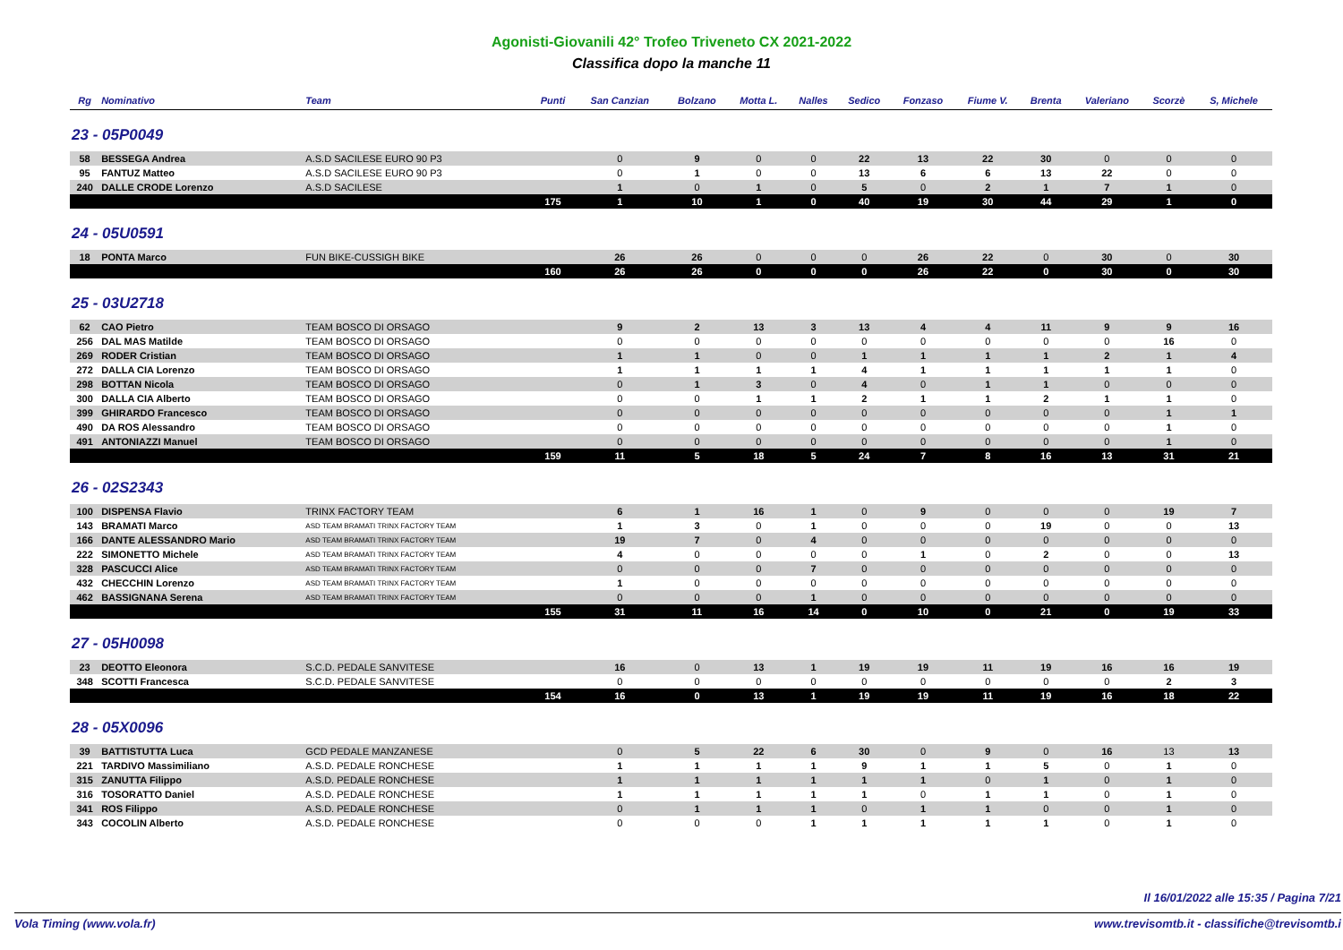Agonisti-Giovanili 42° Trofeo Triveneto CX 2021-2022
Classifica dopo la manche 11
| Rg | Nominativo | Team | Punti | San Canzian | Bolzano | Motta L. | Nalles | Sedico | Fonzaso | Fiume V. | Brenta | Valeriano | Scorzè | S, Michele |
| --- | --- | --- | --- | --- | --- | --- | --- | --- | --- | --- | --- | --- | --- | --- |
| 23 - 05P0049 | | | | | | | | | | | | | | |
| 58 | BESSEGA Andrea | A.S.D SACILESE EURO 90 P3 | | 0 | 9 | 0 | 0 | 22 | 13 | 22 | 30 | 0 | 0 | 0 |
| 95 | FANTUZ Matteo | A.S.D SACILESE EURO 90 P3 | | 0 | 1 | 0 | 0 | 13 | 6 | 6 | 13 | 22 | 0 | 0 |
| 240 | DALLE CRODE Lorenzo | A.S.D SACILESE | | 1 | 0 | 1 | 0 | 5 | 0 | 2 | 1 | 7 | 1 | 0 |
| | | | 175 | 1 | 10 | 1 | 0 | 40 | 19 | 30 | 44 | 29 | 1 | 0 |
| 24 - 05U0591 | | | | | | | | | | | | | | |
| 18 | PONTA Marco | FUN BIKE-CUSSIGH BIKE | | 26 | 26 | 0 | 0 | 0 | 26 | 22 | 0 | 30 | 0 | 30 |
| | | | 160 | 26 | 26 | 0 | 0 | 0 | 26 | 22 | 0 | 30 | 0 | 30 |
| 25 - 03U2718 | | | | | | | | | | | | | | |
| 62 | CAO Pietro | TEAM BOSCO DI ORSAGO | | 9 | 2 | 13 | 3 | 13 | 4 | 4 | 11 | 9 | 9 | 16 |
| 256 | DAL MAS Matilde | TEAM BOSCO DI ORSAGO | | 0 | 0 | 0 | 0 | 0 | 0 | 0 | 0 | 0 | 16 | 0 |
| 269 | RODER Cristian | TEAM BOSCO DI ORSAGO | | 1 | 1 | 0 | 0 | 1 | 1 | 1 | 1 | 2 | 1 | 4 |
| 272 | DALLA CIA Lorenzo | TEAM BOSCO DI ORSAGO | | 1 | 1 | 1 | 1 | 4 | 1 | 1 | 1 | 1 | 1 | 0 |
| 298 | BOTTAN Nicola | TEAM BOSCO DI ORSAGO | | 0 | 1 | 3 | 0 | 4 | 0 | 1 | 1 | 0 | 0 | 0 |
| 300 | DALLA CIA Alberto | TEAM BOSCO DI ORSAGO | | 0 | 0 | 1 | 1 | 2 | 1 | 1 | 2 | 1 | 1 | 0 |
| 399 | GHIRARDO Francesco | TEAM BOSCO DI ORSAGO | | 0 | 0 | 0 | 0 | 0 | 0 | 0 | 0 | 0 | 1 | 1 |
| 490 | DA ROS Alessandro | TEAM BOSCO DI ORSAGO | | 0 | 0 | 0 | 0 | 0 | 0 | 0 | 0 | 0 | 1 | 0 |
| 491 | ANTONIAZZI Manuel | TEAM BOSCO DI ORSAGO | | 0 | 0 | 0 | 0 | 0 | 0 | 0 | 0 | 0 | 1 | 0 |
| | | | 159 | 11 | 5 | 18 | 5 | 24 | 7 | 8 | 16 | 13 | 31 | 21 |
| 26 - 02S2343 | | | | | | | | | | | | | | |
| 100 | DISPENSA Flavio | TRINX FACTORY TEAM | | 6 | 1 | 16 | 1 | 0 | 9 | 0 | 0 | 0 | 19 | 7 |
| 143 | BRAMATI Marco | ASD TEAM BRAMATI TRINX FACTORY TEAM | | 1 | 3 | 0 | 1 | 0 | 0 | 0 | 19 | 0 | 0 | 13 |
| 166 | DANTE ALESSANDRO Mario | ASD TEAM BRAMATI TRINX FACTORY TEAM | | 19 | 7 | 0 | 4 | 0 | 0 | 0 | 0 | 0 | 0 | 0 |
| 222 | SIMONETTO Michele | ASD TEAM BRAMATI TRINX FACTORY TEAM | | 4 | 0 | 0 | 0 | 0 | 1 | 0 | 2 | 0 | 0 | 13 |
| 328 | PASCUCCI Alice | ASD TEAM BRAMATI TRINX FACTORY TEAM | | 0 | 0 | 0 | 7 | 0 | 0 | 0 | 0 | 0 | 0 | 0 |
| 432 | CHECCHIN Lorenzo | ASD TEAM BRAMATI TRINX FACTORY TEAM | | 1 | 0 | 0 | 0 | 0 | 0 | 0 | 0 | 0 | 0 | 0 |
| 462 | BASSIGNANA Serena | ASD TEAM BRAMATI TRINX FACTORY TEAM | | 0 | 0 | 0 | 1 | 0 | 0 | 0 | 0 | 0 | 0 | 0 |
| | | | 155 | 31 | 11 | 16 | 14 | 0 | 10 | 0 | 21 | 0 | 19 | 33 |
| 27 - 05H0098 | | | | | | | | | | | | | | |
| 23 | DEOTTO Eleonora | S.C.D. PEDALE SANVITESE | | 16 | 0 | 13 | 1 | 19 | 19 | 11 | 19 | 16 | 16 | 19 |
| 348 | SCOTTI Francesca | S.C.D. PEDALE SANVITESE | | 0 | 0 | 0 | 0 | 0 | 0 | 0 | 0 | 0 | 2 | 3 |
| | | | 154 | 16 | 0 | 13 | 1 | 19 | 19 | 11 | 19 | 16 | 18 | 22 |
| 28 - 05X0096 | | | | | | | | | | | | | | |
| 39 | BATTISTUTTA Luca | GCD PEDALE MANZANESE | | 0 | 5 | 22 | 6 | 30 | 0 | 9 | 0 | 16 | 13 | 13 |
| 221 | TARDIVO Massimiliano | A.S.D. PEDALE RONCHESE | | 1 | 1 | 1 | 1 | 9 | 1 | 1 | 5 | 0 | 1 | 0 |
| 315 | ZANUTTA Filippo | A.S.D. PEDALE RONCHESE | | 1 | 1 | 1 | 1 | 1 | 1 | 0 | 1 | 0 | 1 | 0 |
| 316 | TOSORATTO Daniel | A.S.D. PEDALE RONCHESE | | 1 | 1 | 1 | 1 | 1 | 0 | 1 | 1 | 0 | 1 | 0 |
| 341 | ROS Filippo | A.S.D. PEDALE RONCHESE | | 0 | 1 | 1 | 1 | 0 | 1 | 1 | 0 | 0 | 1 | 0 |
| 343 | COCOLIN Alberto | A.S.D. PEDALE RONCHESE | | 0 | 0 | 0 | 1 | 1 | 1 | 1 | 1 | 0 | 1 | 0 |
Il 16/01/2022 alle 15:35 / Pagina 7/21
Vola Timing (www.vola.fr)
www.trevisomtb.it - classifiche@trevisomtb.i